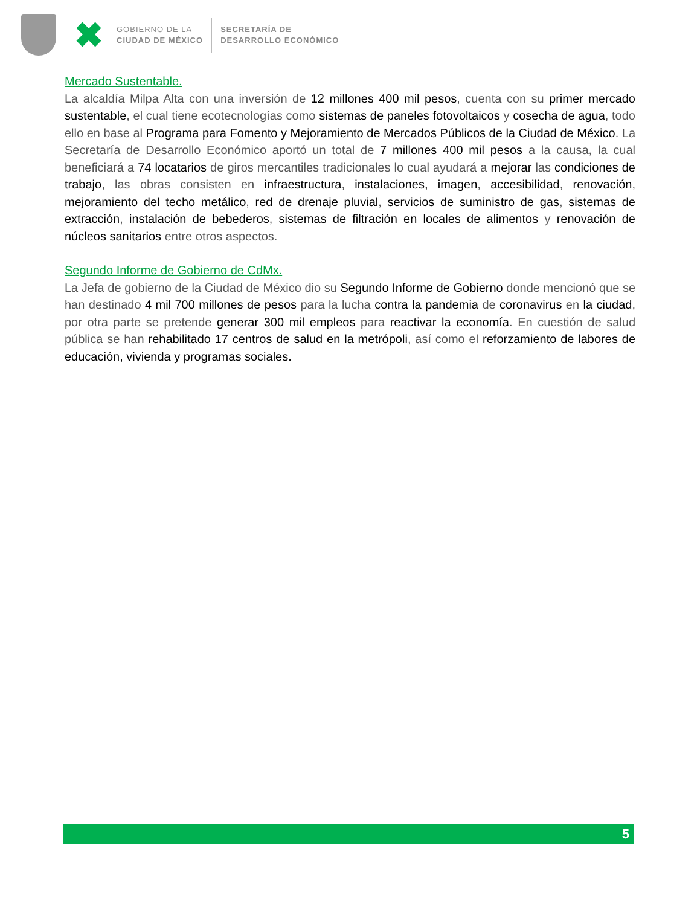GOBIERNO DE LA
CIUDAD DE MÉXICO
SECRETARÍA DE
DESARROLLO ECONÓMICO
Mercado Sustentable.
La alcaldía Milpa Alta con una inversión de 12 millones 400 mil pesos, cuenta con su primer mercado sustentable, el cual tiene ecotecnologías como sistemas de paneles fotovoltaicos y cosecha de agua, todo ello en base al Programa para Fomento y Mejoramiento de Mercados Públicos de la Ciudad de México. La Secretaría de Desarrollo Económico aportó un total de 7 millones 400 mil pesos a la causa, la cual beneficiará a 74 locatarios de giros mercantiles tradicionales lo cual ayudará a mejorar las condiciones de trabajo, las obras consisten en infraestructura, instalaciones, imagen, accesibilidad, renovación, mejoramiento del techo metálico, red de drenaje pluvial, servicios de suministro de gas, sistemas de extracción, instalación de bebederos, sistemas de filtración en locales de alimentos y renovación de núcleos sanitarios entre otros aspectos.
Segundo Informe de Gobierno de CdMx.
La Jefa de gobierno de la Ciudad de México dio su Segundo Informe de Gobierno donde mencionó que se han destinado 4 mil 700 millones de pesos para la lucha contra la pandemia de coronavirus en la ciudad, por otra parte se pretende generar 300 mil empleos para reactivar la economía. En cuestión de salud pública se han rehabilitado 17 centros de salud en la metrópoli, así como el reforzamiento de labores de educación, vivienda y programas sociales.
5